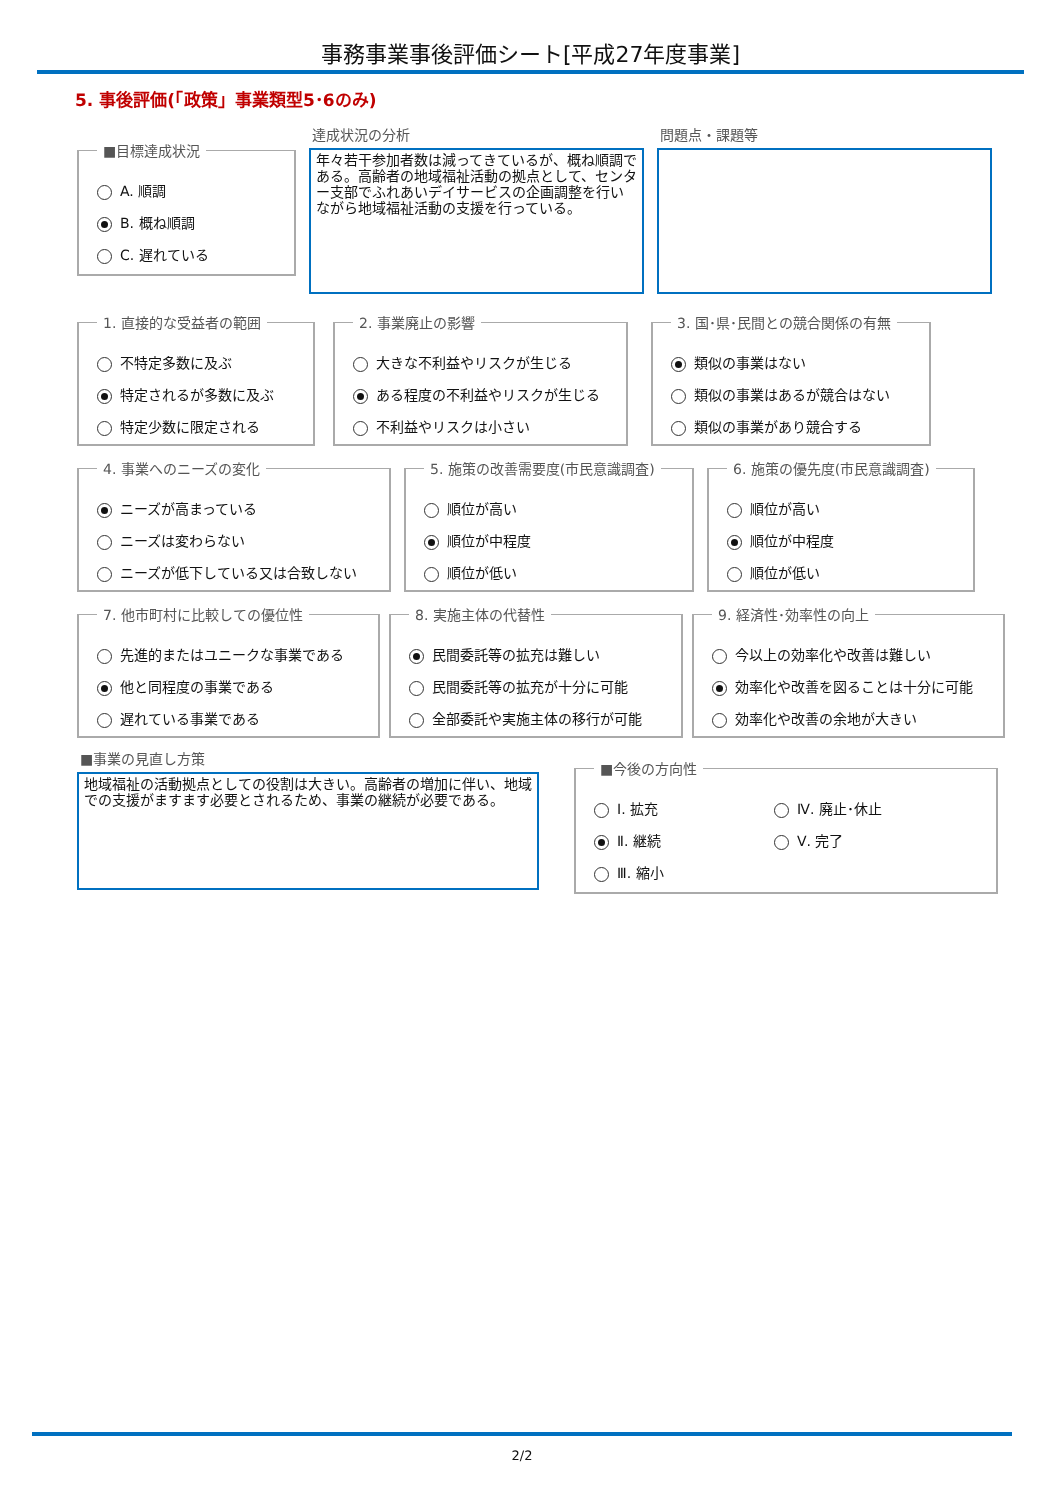事務事業事後評価シート[平成27年度事業]
5. 事後評価(「政策」事業類型5･6のみ)
■目標達成状況
A. 順調
B. 概ね順調
C. 遅れている
達成状況の分析
年々若干参加者数は減ってきているが、概ね順調である。高齢者の地域福祉活動の拠点として、センター支部でふれあいデイサービスの企画調整を行いながら地域福祉活動の支援を行っている。
問題点・課題等
1. 直接的な受益者の範囲
不特定多数に及ぶ
特定されるが多数に及ぶ
特定少数に限定される
2. 事業廃止の影響
大きな不利益やリスクが生じる
ある程度の不利益やリスクが生じる
不利益やリスクは小さい
3. 国･県･民間との競合関係の有無
類似の事業はない
類似の事業はあるが競合はない
類似の事業があり競合する
4. 事業へのニーズの変化
ニーズが高まっている
ニーズは変わらない
ニーズが低下している又は合致しない
5. 施策の改善需要度(市民意識調査)
順位が高い
順位が中程度
順位が低い
6. 施策の優先度(市民意識調査)
順位が高い
順位が中程度
順位が低い
7. 他市町村に比較しての優位性
先進的またはユニークな事業である
他と同程度の事業である
遅れている事業である
8. 実施主体の代替性
民間委託等の拡充は難しい
民間委託等の拡充が十分に可能
全部委託や実施主体の移行が可能
9. 経済性･効率性の向上
今以上の効率化や改善は難しい
効率化や改善を図ることは十分に可能
効率化や改善の余地が大きい
■事業の見直し方策
地域福祉の活動拠点としての役割は大きい。高齢者の増加に伴い、地域での支援がますます必要とされるため、事業の継続が必要である。
■今後の方向性
Ⅰ. 拡充
Ⅱ. 継続
Ⅲ. 縮小
Ⅳ. 廃止･休止
Ⅴ. 完了
2/2